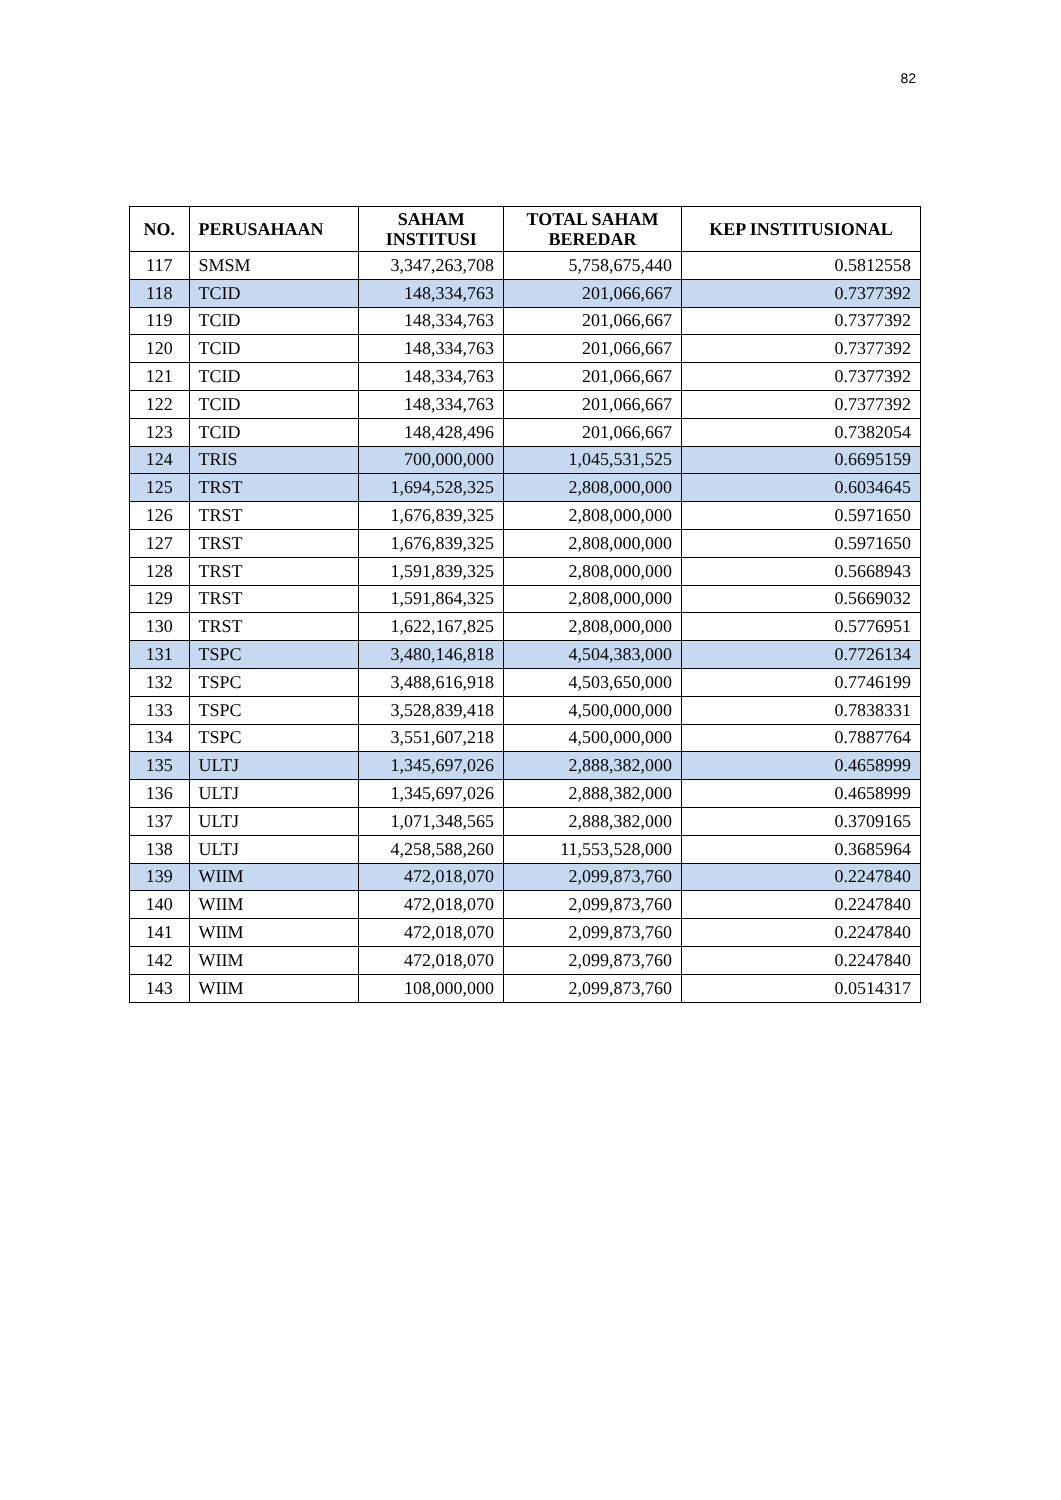82
| NO. | PERUSAHAAN | SAHAM INSTITUSI | TOTAL SAHAM BEREDAR | KEP INSTITUSIONAL |
| --- | --- | --- | --- | --- |
| 117 | SMSM | 3,347,263,708 | 5,758,675,440 | 0.5812558 |
| 118 | TCID | 148,334,763 | 201,066,667 | 0.7377392 |
| 119 | TCID | 148,334,763 | 201,066,667 | 0.7377392 |
| 120 | TCID | 148,334,763 | 201,066,667 | 0.7377392 |
| 121 | TCID | 148,334,763 | 201,066,667 | 0.7377392 |
| 122 | TCID | 148,334,763 | 201,066,667 | 0.7377392 |
| 123 | TCID | 148,428,496 | 201,066,667 | 0.7382054 |
| 124 | TRIS | 700,000,000 | 1,045,531,525 | 0.6695159 |
| 125 | TRST | 1,694,528,325 | 2,808,000,000 | 0.6034645 |
| 126 | TRST | 1,676,839,325 | 2,808,000,000 | 0.5971650 |
| 127 | TRST | 1,676,839,325 | 2,808,000,000 | 0.5971650 |
| 128 | TRST | 1,591,839,325 | 2,808,000,000 | 0.5668943 |
| 129 | TRST | 1,591,864,325 | 2,808,000,000 | 0.5669032 |
| 130 | TRST | 1,622,167,825 | 2,808,000,000 | 0.5776951 |
| 131 | TSPC | 3,480,146,818 | 4,504,383,000 | 0.7726134 |
| 132 | TSPC | 3,488,616,918 | 4,503,650,000 | 0.7746199 |
| 133 | TSPC | 3,528,839,418 | 4,500,000,000 | 0.7838331 |
| 134 | TSPC | 3,551,607,218 | 4,500,000,000 | 0.7887764 |
| 135 | ULTJ | 1,345,697,026 | 2,888,382,000 | 0.4658999 |
| 136 | ULTJ | 1,345,697,026 | 2,888,382,000 | 0.4658999 |
| 137 | ULTJ | 1,071,348,565 | 2,888,382,000 | 0.3709165 |
| 138 | ULTJ | 4,258,588,260 | 11,553,528,000 | 0.3685964 |
| 139 | WIIM | 472,018,070 | 2,099,873,760 | 0.2247840 |
| 140 | WIIM | 472,018,070 | 2,099,873,760 | 0.2247840 |
| 141 | WIIM | 472,018,070 | 2,099,873,760 | 0.2247840 |
| 142 | WIIM | 472,018,070 | 2,099,873,760 | 0.2247840 |
| 143 | WIIM | 108,000,000 | 2,099,873,760 | 0.0514317 |